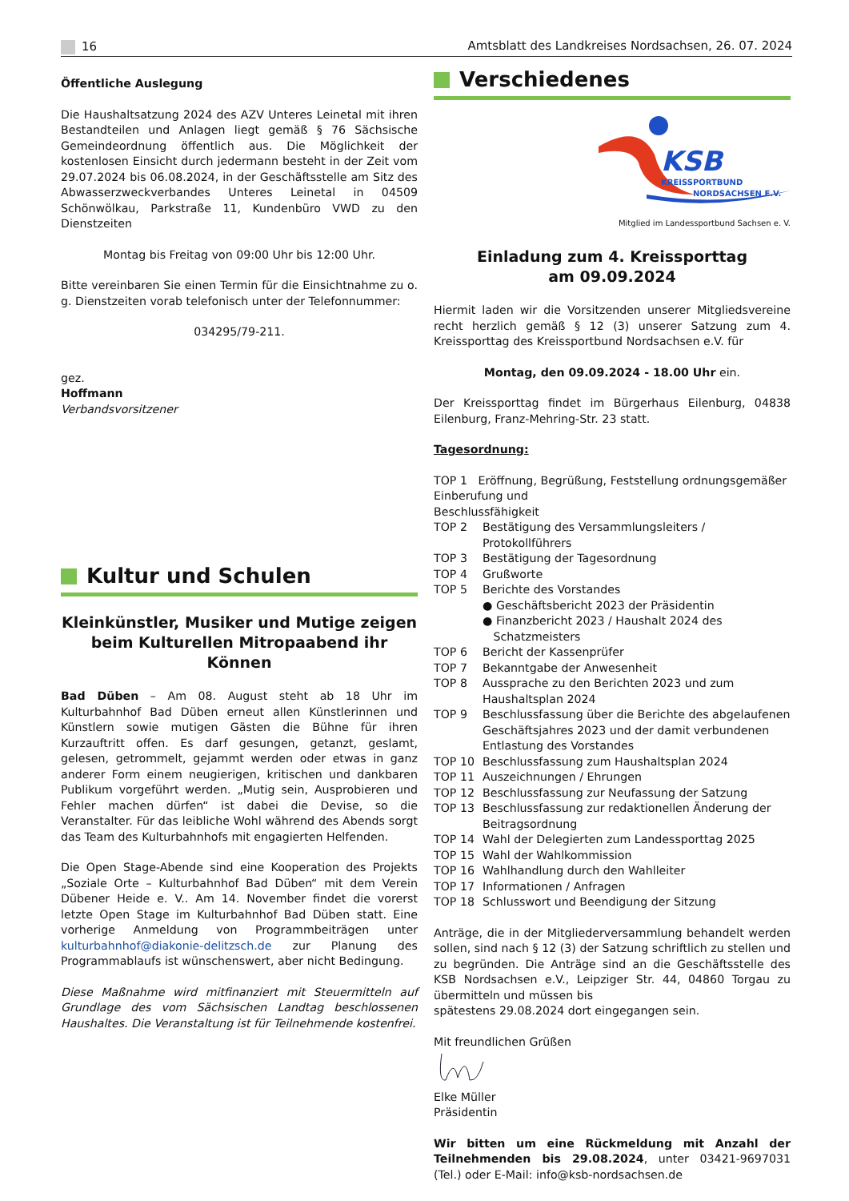16 Amtsblatt des Landkreises Nordsachsen, 26. 07. 2024
Öffentliche Auslegung
Die Haushaltsatzung 2024 des AZV Unteres Leinetal mit ihren Bestandteilen und Anlagen liegt gemäß § 76 Sächsische Gemeindeordnung öffentlich aus. Die Möglichkeit der kostenlosen Einsicht durch jedermann besteht in der Zeit vom 29.07.2024 bis 06.08.2024, in der Geschäftsstelle am Sitz des Abwasserzweckverbandes Unteres Leinetal in 04509 Schönwölkau, Parkstraße 11, Kundenbüro VWD zu den Dienstzeiten
Montag bis Freitag von 09:00 Uhr bis 12:00 Uhr.
Bitte vereinbaren Sie einen Termin für die Einsichtnahme zu o. g. Dienstzeiten vorab telefonisch unter der Telefonnummer:
034295/79-211.
gez.
Hoffmann
Verbandsvorsitzener
Kultur und Schulen
Kleinkünstler, Musiker und Mutige zeigen beim Kulturellen Mitropaabend ihr Können
Bad Düben – Am 08. August steht ab 18 Uhr im Kulturbahnhof Bad Düben erneut allen Künstlerinnen und Künstlern sowie mutigen Gästen die Bühne für ihren Kurzauftritt offen. Es darf gesungen, getanzt, geslamt, gelesen, getrommelt, gejammt werden oder etwas in ganz anderer Form einem neugierigen, kritischen und dankbaren Publikum vorgeführt werden. „Mutig sein, Ausprobieren und Fehler machen dürfen“ ist dabei die Devise, so die Veranstalter. Für das leibliche Wohl während des Abends sorgt das Team des Kulturbahnhofs mit engagierten Helfenden.
Die Open Stage-Abende sind eine Kooperation des Projekts „Soziale Orte – Kulturbahnhof Bad Düben“ mit dem Verein Dübener Heide e. V.. Am 14. November findet die vorerst letzte Open Stage im Kulturbahnhof Bad Düben statt. Eine vorherige Anmeldung von Programmbeiträgen unter kulturbahnhof@diakonie-delitzsch.de zur Planung des Programmablaufs ist wünschenswert, aber nicht Bedingung.
Diese Maßnahme wird mitfinanziert mit Steuermitteln auf Grundlage des vom Sächsischen Landtag beschlossenen Haushaltes. Die Veranstaltung ist für Teilnehmende kostenfrei.
Verschiedenes
KSB
KREISSPORTBUND
NORDSACHSEN E.V.
Mitglied im Landessportbund Sachsen e. V.
Einladung zum 4. Kreissporttag
am 09.09.2024
Hiermit laden wir die Vorsitzenden unserer Mitgliedsvereine recht herzlich gemäß § 12 (3) unserer Satzung zum 4. Kreissporttag des Kreissportbund Nordsachsen e.V. für
Montag, den 09.09.2024 - 18.00 Uhr ein.
Der Kreissporttag findet im Bürgerhaus Eilenburg, 04838 Eilenburg, Franz-Mehring-Str. 23 statt.
Tagesordnung:
TOP 1 Eröffnung, Begrüßung, Feststellung ordnungsgemäßer Einberufung und
Beschlussfähigkeit
TOP 2 Bestätigung des Versammlungsleiters / Protokollführers
TOP 3 Bestätigung der Tagesordnung
TOP 4 Grußworte
TOP 5 Berichte des Vorstandes
● Geschäftsbericht 2023 der Präsidentin
● Finanzbericht 2023 / Haushalt 2024 des
Schatzmeisters
TOP 6 Bericht der Kassenprüfer
TOP 7 Bekanntgabe der Anwesenheit
TOP 8 Aussprache zu den Berichten 2023 und zum Haushaltsplan 2024
TOP 9 Beschlussfassung über die Berichte des abgelaufenen Geschäftsjahres 2023 und der damit verbundenen Entlastung des Vorstandes
TOP 10 Beschlussfassung zum Haushaltsplan 2024
TOP 11 Auszeichnungen / Ehrungen
TOP 12 Beschlussfassung zur Neufassung der Satzung
TOP 13 Beschlussfassung zur redaktionellen Änderung der Beitragsordnung
TOP 14 Wahl der Delegierten zum Landessporttag 2025
TOP 15 Wahl der Wahlkommission
TOP 16 Wahlhandlung durch den Wahlleiter
TOP 17 Informationen / Anfragen
TOP 18 Schlusswort und Beendigung der Sitzung
Anträge, die in der Mitgliederversammlung behandelt werden sollen, sind nach § 12 (3) der Satzung schriftlich zu stellen und zu begründen. Die Anträge sind an die Geschäftsstelle des KSB Nordsachsen e.V., Leipziger Str. 44, 04860 Torgau zu übermitteln und müssen bis
spätestens 29.08.2024 dort eingegangen sein.
Mit freundlichen Grüßen
Elke Müller
Präsidentin
Wir bitten um eine Rückmeldung mit Anzahl der Teilnehmenden bis 29.08.2024, unter 03421-9697031 (Tel.) oder E-Mail: info@ksb-nordsachsen.de